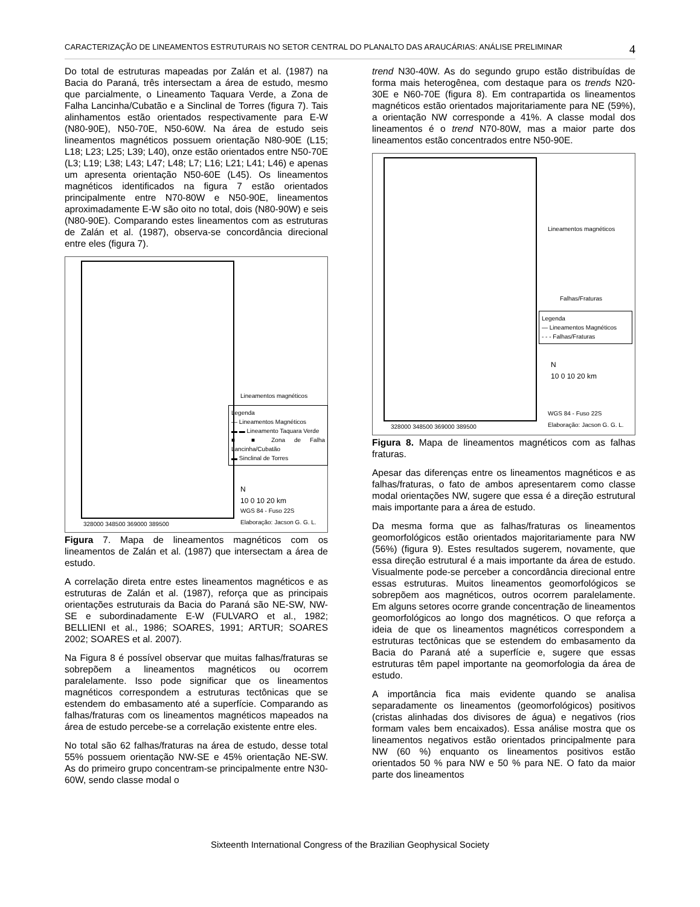CARACTERIZAÇÃO DE LINEAMENTOS ESTRUTURAIS NO SETOR CENTRAL DO PLANALTO DAS ARAUCÁRIAS: ANÁLISE PRELIMINAR 4
Do total de estruturas mapeadas por Zalán et al. (1987) na Bacia do Paraná, três intersectam a área de estudo, mesmo que parcialmente, o Lineamento Taquara Verde, a Zona de Falha Lancinha/Cubatão e a Sinclinal de Torres (figura 7). Tais alinhamentos estão orientados respectivamente para E-W (N80-90E), N50-70E, N50-60W. Na área de estudo seis lineamentos magnéticos possuem orientação N80-90E (L15; L18; L23; L25; L39; L40), onze estão orientados entre N50-70E (L3; L19; L38; L43; L47; L48; L7; L16; L21; L41; L46) e apenas um apresenta orientação N50-60E (L45). Os lineamentos magnéticos identificados na figura 7 estão orientados principalmente entre N70-80W e N50-90E, lineamentos aproximadamente E-W são oito no total, dois (N80-90W) e seis (N80-90E). Comparando estes lineamentos com as estruturas de Zalán et al. (1987), observa-se concordância direcional entre eles (figura 7).
Lineamentos magnéticos
Legenda
— Lineamentos Magnéticos
▬ ▬ Lineamento Taquara Verde
■ ■ Zona de Falha Lancinha/Cubatão
▬ Sinclinal de Torres
N
10 0 10 20 km
WGS 84 - Fuso 22S
Elaboração: Jacson G. G. L.
328000 348500 369000 389500
Figura 7. Mapa de lineamentos magnéticos com os lineamentos de Zalán et al. (1987) que intersectam a área de estudo.
A correlação direta entre estes lineamentos magnéticos e as estruturas de Zalán et al. (1987), reforça que as principais orientações estruturais da Bacia do Paraná são NE-SW, NW-SE e subordinadamente E-W (FULVARO et al., 1982; BELLIENI et al., 1986; SOARES, 1991; ARTUR; SOARES 2002; SOARES et al. 2007).
Na Figura 8 é possível observar que muitas falhas/fraturas se sobrepõem a lineamentos magnéticos ou ocorrem paralelamente. Isso pode significar que os lineamentos magnéticos correspondem a estruturas tectônicas que se estendem do embasamento até a superfície. Comparando as falhas/fraturas com os lineamentos magnéticos mapeados na área de estudo percebe-se a correlação existente entre eles.
No total são 62 falhas/fraturas na área de estudo, desse total 55% possuem orientação NW-SE e 45% orientação NE-SW. As do primeiro grupo concentram-se principalmente entre N30-60W, sendo classe modal o
trend N30-40W. As do segundo grupo estão distribuídas de forma mais heterogênea, com destaque para os trends N20-30E e N60-70E (figura 8). Em contrapartida os lineamentos magnéticos estão orientados majoritariamente para NE (59%), a orientação NW corresponde a 41%. A classe modal dos lineamentos é o trend N70-80W, mas a maior parte dos lineamentos estão concentrados entre N50-90E.
Lineamentos magnéticos
Falhas/Fraturas
Legenda
— Lineamentos Magnéticos
- - - Falhas/Fraturas
N
10 0 10 20 km
WGS 84 - Fuso 22S
Elaboração: Jacson G. G. L.
328000 348500 369000 389500
Figura 8. Mapa de lineamentos magnéticos com as falhas fraturas.
Apesar das diferenças entre os lineamentos magnéticos e as falhas/fraturas, o fato de ambos apresentarem como classe modal orientações NW, sugere que essa é a direção estrutural mais importante para a área de estudo.
Da mesma forma que as falhas/fraturas os lineamentos geomorfológicos estão orientados majoritariamente para NW (56%) (figura 9). Estes resultados sugerem, novamente, que essa direção estrutural é a mais importante da área de estudo. Visualmente pode-se perceber a concordância direcional entre essas estruturas. Muitos lineamentos geomorfológicos se sobrepõem aos magnéticos, outros ocorrem paralelamente. Em alguns setores ocorre grande concentração de lineamentos geomorfológicos ao longo dos magnéticos. O que reforça a ideia de que os lineamentos magnéticos correspondem a estruturas tectônicas que se estendem do embasamento da Bacia do Paraná até a superfície e, sugere que essas estruturas têm papel importante na geomorfologia da área de estudo.
A importância fica mais evidente quando se analisa separadamente os lineamentos (geomorfológicos) positivos (cristas alinhadas dos divisores de água) e negativos (rios formam vales bem encaixados). Essa análise mostra que os lineamentos negativos estão orientados principalmente para NW (60 %) enquanto os lineamentos positivos estão orientados 50 % para NW e 50 % para NE. O fato da maior parte dos lineamentos
Sixteenth International Congress of the Brazilian Geophysical Society